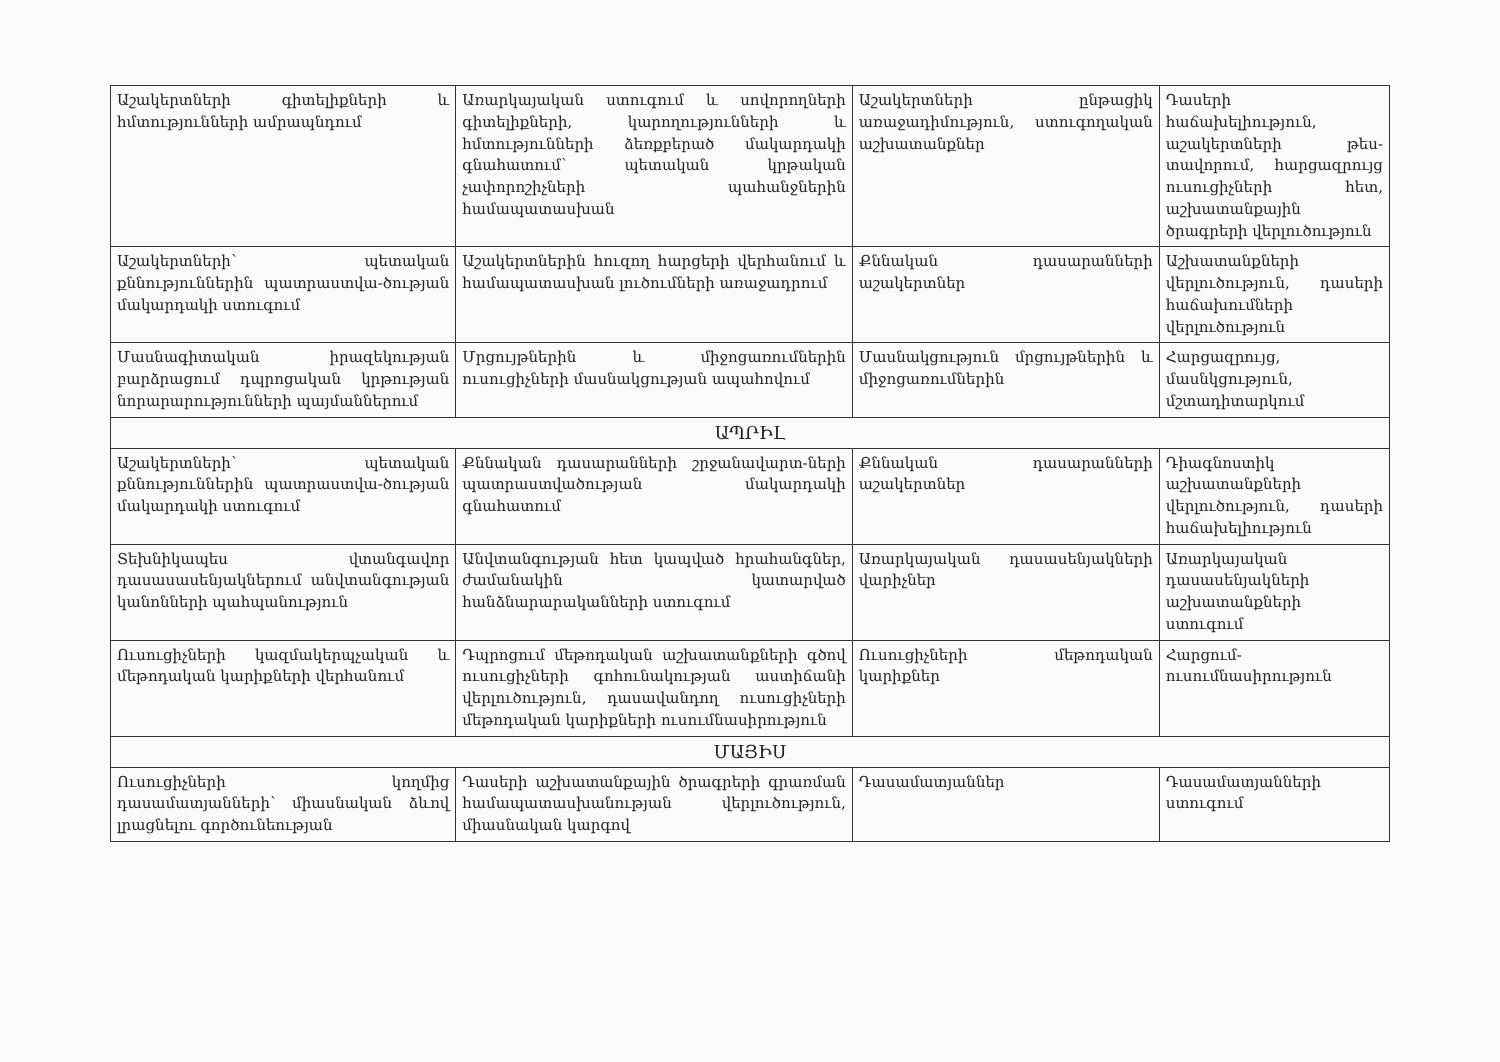| Աշակերտների գիտելիքների և հմտությունների ամրապնդում | Առարկայական ստուգում և սովորողների գիտելիքների, կարողությունների և հմտությունների ձեռքբերած մակարդակի գնահատում՝ պետական կրթական չափորոշիչների պահանջներին համապատասխան | Աշակերտների ընթացիկ առաջադիմություն, ստուգողական աշխատանքներ | Դասերի հաճախելիություն, աշակերտների թես-տավորում, հարցազրույց ուսուցիչների հետ, աշխատանքային ծրագրերի վերլուծություն |
| Աշակերտների՝ պետական քննություններին պատրաստվա-ծության մակարդակի ստուգում | Աշակերտներին հուզող հարցերի վերհանում և համապատասխան լուծումների առաջադրում | Քննական դասարանների աշակերտներ | Աշխատանքների վերլուծություն, դասերի հաճախումների վերլուծություն |
| Մասնագիտական իրազեկության բարձրացում դպրոցական կրթության նորարարությունների պայմաններում | Մրցույթներին և միջոցառումներին ուսուցիչների մասնակցության ապահովում | Մասնակցություն մրցույթներին և միջոցառումներին | Հարցազրույց, մասնկցություն, մշտադիտարկում |
| ԱՊՐԻԼ | | | |
| Աշակերտների՝ պետական քննություններին պատրաստվա-ծության մակարդակի ստուգում | Քննական դասարանների շրջանավարտ-ների պատրաստվածության մակարդակի գնահատում | Քննական դասարանների աշակերտներ | Դիագնոստիկ աշխատանքների վերլուծություն, դասերի հաճախելիություն |
| Տեխնիկապես վտանգավոր դասասասենյակներում անվտանգության կանոնների պահպանություն | Անվտանգության հետ կապված հրահանգներ, ժամանակին կատարված հանձնարարականների ստուգում | Առարկայական դասասենյակների վարիչներ | Առարկայական դասասենյակների աշխատանքների ստուգում |
| Ուսուցիչների կազմակերպչական և մեթոդական կարիքների վերհանում | Դպրոցում մեթոդական աշխատանքների գծով ուսուցիչների գոհունակության աստիճանի վերլուծություն, դասավանդող ուսուցիչների մեթոդական կարիքների ուսումնասիրություն | Ուսուցիչների մեթոդական կարիքներ | Հարցում-ուսումնասիրություն |
| ՄԱՅԻՍ | | | |
| Ուսուցիչների կողմից դասամատյանների՝ միասնական ձևով լրացնելու գործունեության | Դասերի աշխատանքային ծրագրերի գրառման համապատասխանության վերլուծություն, միասնական կարգով | Դասամատյաններ | Դասամատյանների ստուգում |